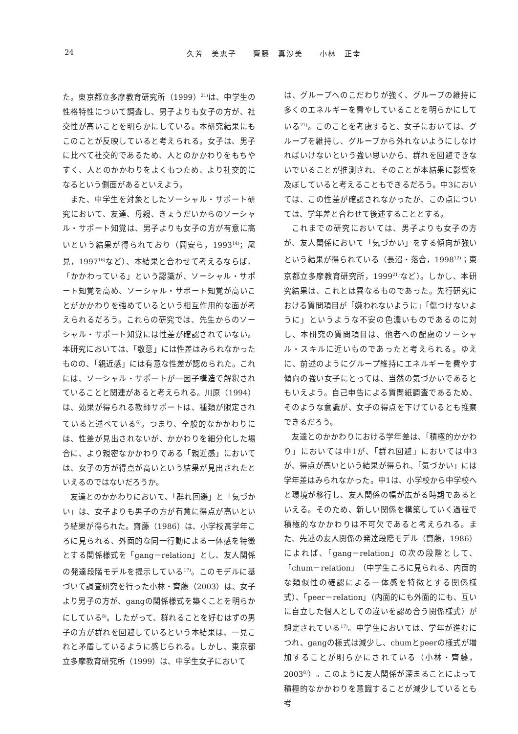24 久芳　美恵子　　齊藤　真沙美　　小林　正幸
た。東京都立多摩教育研究所（1999）<sup>21)</sup>は、中学生の性格特性について調査し、男子よりも女子の方が、社交性が高いことを明らかにしている。本研究結果にもこのことが反映していると考えられる。女子は、男子に比べて社交的であるため、人とのかかわりをもちやすく、人とのかかわりをよくもつため、より社交的になるという側面があるといえよう。
また、中学生を対象としたソーシャル・サポート研究において、友達、母親、きょうだいからのソーシャル・サポート知覚は、男子よりも女子の方が有意に高いという結果が得られており（岡安ら，1993<sup>14)</sup>；尾見，1997<sup>16)</sup>など）、本結果と合わせて考えるならば、「かかわっている」という認識が、ソーシャル・サポート知覚を高め、ソーシャル・サポート知覚が高いことがかかわりを強めているという相互作用的な面が考えられるだろう。これらの研究では、先生からのソーシャル・サポート知覚には性差が確認されていない。本研究においては、「敬意」には性差はみられなかったものの、「親近感」には有意な性差が認められた。これには、ソーシャル・サポートが一因子構造で解釈されていることと関連があると考えられる。川原（1994）は、効果が得られる教師サポートは、種類が限定されていると述べている<sup>6)</sup>。つまり、全般的なかかわりには、性差が見出されないが、かかわりを細分化した場合に、より親密なかかわりである「親近感」においては、女子の方が得点が高いという結果が見出されたといえるのではないだろうか。
友達とのかかわりにおいて、「群れ回避」と「気づかい」は、女子よりも男子の方が有意に得点が高いという結果が得られた。齋藤（1986）は、小学校高学年ころに見られる、外面的な同一行動による一体感を特徴とする関係様式を「gang－relation」とし、友人関係の発達段階モデルを提示している<sup>17)</sup>。このモデルに基づいて調査研究を行った小林・齊藤（2003）は、女子より男子の方が、gangの関係様式を築くことを明らかにしている<sup>8)</sup>。したがって、群れることを好むはずの男子の方が群れを回避しているという本結果は、一見これと矛盾しているように感じられる。しかし、東京都立多摩教育研究所（1999）は、中学生女子において
は、グループへのこだわりが強く、グループの維持に多くのエネルギーを費やしていることを明らかにしている<sup>21)</sup>。このことを考慮すると、女子においては、グループを維持し、グループから外れないようにしなければいけないという強い思いから、群れを回避できないでいることが推測され、そのことが本結果に影響を及ぼしていると考えることもできるだろう。中3においては、この性差が確認されなかったが、この点については、学年差と合わせて後述することとする。
これまでの研究においては、男子よりも女子の方が、友人関係において「気づかい」をする傾向が強いという結果が得られている（長沼・落合，1998<sup>12)</sup>；東京都立多摩教育研究所，1999<sup>21)</sup>など）。しかし、本研究結果は、これとは異なるものであった。先行研究における質問項目が「嫌われないように」「傷つけないように」というような不安の色濃いものであるのに対し、本研究の質問項目は、他者への配慮のソーシャル・スキルに近いものであったと考えられる。ゆえに、前述のようにグループ維持にエネルギーを費やす傾向の強い女子にとっては、当然の気づかいであるともいえよう。自己申告による質問紙調査であるため、そのような意識が、女子の得点を下げているとも推察できるだろう。
友達とのかかわりにおける学年差は、「積極的かかわり」においては中1が、「群れ回避」においては中3が、得点が高いという結果が得られ、「気づかい」には学年差はみられなかった。中1は、小学校から中学校へと環境が移行し、友人関係の幅が広がる時期であるといえる。そのため、新しい関係を構築していく過程で積極的なかかわりは不可欠であると考えられる。また、先述の友人関係の発達段階モデル（齋藤，1986）によれば、「gang－relation」の次の段階として、「chum－relation」（中学生ころに見られる、内面的な類似性の確認による一体感を特徴とする関係様式）、「peer－relation」（内面的にも外面的にも、互いに自立した個人としての違いを認め合う関係様式）が想定されている<sup>17)</sup>。中学生においては、学年が進むにつれ、gangの様式は減少し、chumとpeerの様式が増加することが明らかにされている（小林・齊藤，2003<sup>8)</sup>）。このように友人関係が深まることによって積極的なかかわりを意識することが減少しているとも考